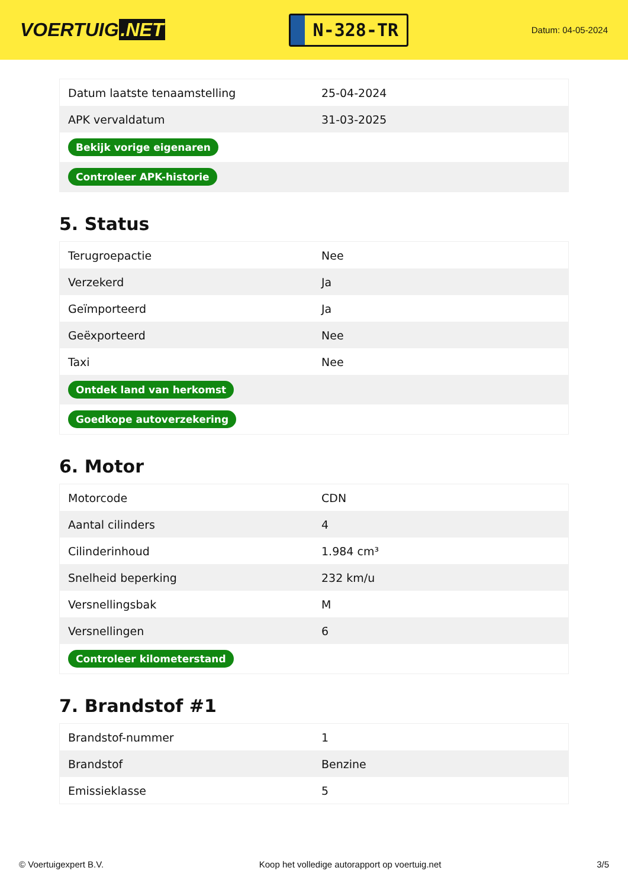VOERTUIG.NET
N-328-TR
Datum: 04-05-2024
| Datum laatste tenaamstelling | 25-04-2024 |
| APK vervaldatum | 31-03-2025 |
| Bekijk vorige eigenaren | |
| Controleer APK-historie | |
5. Status
| Terugroepactie | Nee |
| Verzekerd | Ja |
| Geïmporteerd | Ja |
| Geëxporteerd | Nee |
| Taxi | Nee |
| Ontdek land van herkomst | |
| Goedkope autoverzekering | |
6. Motor
| Motorcode | CDN |
| Aantal cilinders | 4 |
| Cilinderinhoud | 1.984 cm³ |
| Snelheid beperking | 232 km/u |
| Versnellingsbak | M |
| Versnellingen | 6 |
| Controleer kilometerstand | |
7. Brandstof #1
| Brandstof-nummer | 1 |
| Brandstof | Benzine |
| Emissieklasse | 5 |
© Voertuigexpert B.V. Koop het volledige autorapport op voertuig.net 3/5